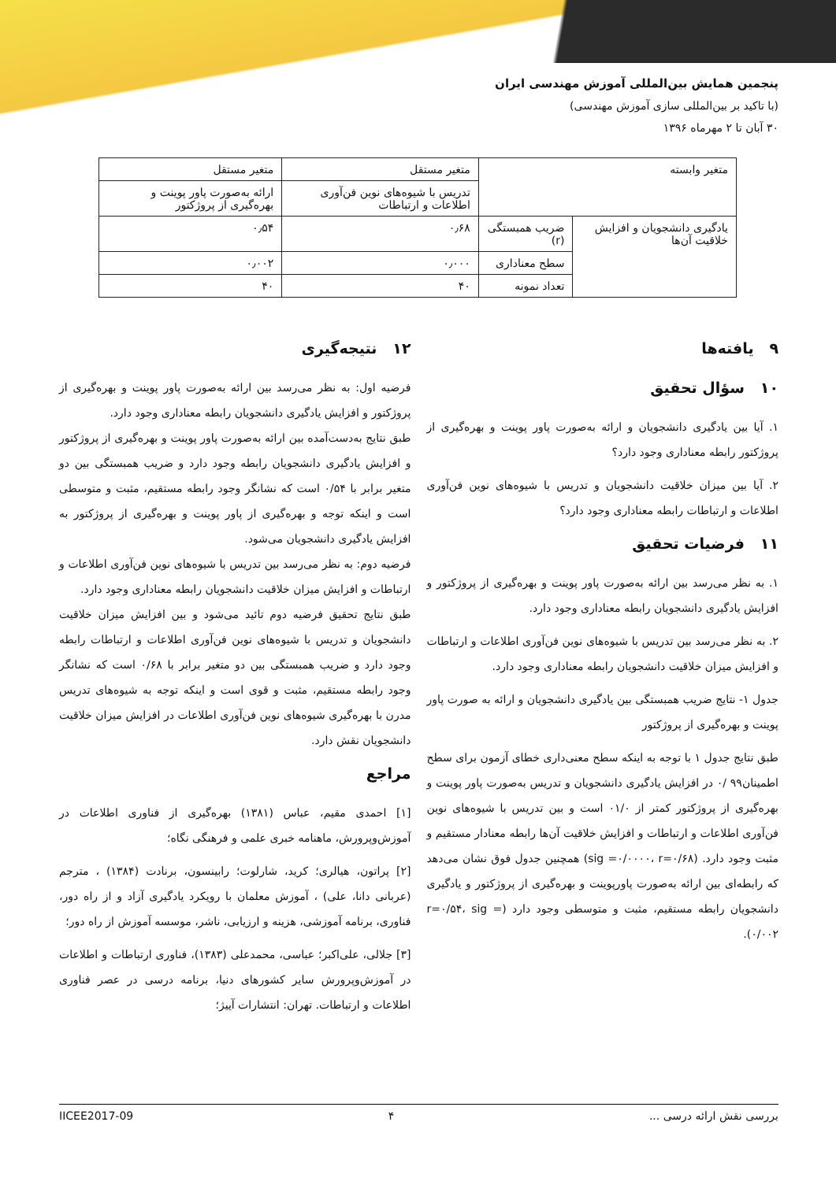پنجمین همایش بین‌المللی آموزش مهندسی ایران
(با تاکید بر بین‌المللی سازی آموزش مهندسی)
۳۰ آبان تا ۲ مهرماه ۱۳۹۶
| متغیر وابسته | | متغیر مستقل | متغیر مستقل |
| --- | --- | --- | --- |
| | | تدریس با شیوه‌های نوین فن‌آوری اطلاعات و ارتباطات | ارائه به‌صورت پاور پوینت و بهره‌گیری از پروژکتور |
| یادگیری دانشجویان و افزایش خلاقیت آن‌ها | ضریب همبستگی (r) | ۰٫۶۸ | ۰٫۵۴ |
| | سطح معناداری | ۰٫۰۰۰ | ۰٫۰۰۲ |
| | تعداد نمونه | ۴۰ | ۴۰ |
۹ یافته‌ها
۱۰ سؤال تحقیق
۱. آیا بین یادگیری دانشجویان و ارائه به‌صورت پاور پوینت و بهره‌گیری از پروژکتور رابطه معناداری وجود دارد؟
۲. آیا بین میزان خلاقیت دانشجویان و تدریس با شیوه‌های نوین فن‌آوری اطلاعات و ارتباطات رابطه معناداری وجود دارد؟
۱۱ فرضیات تحقیق
۱. به نظر می‌رسد بین ارائه به‌صورت پاور پوینت و بهره‌گیری از پروژکتور و افزایش یادگیری دانشجویان رابطه معناداری وجود دارد.
۲. به نظر می‌رسد بین تدریس با شیوه‌های نوین فن‌آوری اطلاعات و ارتباطات و افزایش میزان خلاقیت دانشجویان رابطه معناداری وجود دارد.
جدول ۱- نتایج ضریب همبستگی بین یادگیری دانشجویان و ارائه به صورت پاور پوینت و بهره‌گیری از پروژکتور
طبق نتایج جدول ۱ با توجه به اینکه سطح معنی‌داری خطای آزمون برای سطح اطمینان۹۹ /۰ در افزایش یادگیری دانشجویان و تدریس به‌صورت پاور پوینت و بهره‌گیری از پروژکتور کمتر از ۰۱/۰ است و بین تدریس با شیوه‌های نوین فن‌آوری اطلاعات و ارتباطات و افزایش خلاقیت آن‌ها رابطه معنادار مستقیم و مثبت وجود دارد. (sig =۰/۰۰۰۰، r=۰/۶۸) همچنین جدول فوق نشان می‌دهد که رابطه‌ای بین ارائه به‌صورت پاورپوینت و بهره‌گیری از پروژکتور و یادگیری دانشجویان رابطه مستقیم، مثبت و متوسطی وجود دارد (r=۰/۵۴، sig = ۰/۰۰۲).
۱۲ نتیجه‌گیری
فرضیه اول: به نظر می‌رسد بین ارائه به‌صورت پاور پوینت و بهره‌گیری از پروژکتور و افزایش یادگیری دانشجویان رابطه معناداری وجود دارد.
طبق نتایج به‌دست‌آمده بین ارائه به‌صورت پاور پوینت و بهره‌گیری از پروژکتور و افزایش یادگیری دانشجویان رابطه وجود دارد و ضریب همبستگی بین دو متغیر برابر با ۰/۵۴ است که نشانگر وجود رابطه مستقیم، مثبت و متوسطی است و اینکه توجه و بهره‌گیری از پاور پوینت و بهره‌گیری از پروژکتور به افزایش یادگیری دانشجویان می‌شود.
فرضیه دوم: به نظر می‌رسد بین تدریس با شیوه‌های نوین فن‌آوری اطلاعات و ارتباطات و افزایش میزان خلاقیت دانشجویان رابطه معناداری وجود دارد.
طبق نتایج تحقیق فرضیه دوم تائید می‌شود و بین افزایش میزان خلاقیت دانشجویان و تدریس با شیوه‌های نوین فن‌آوری اطلاعات و ارتباطات رابطه وجود دارد و ضریب همبستگی بین دو متغیر برابر با ۰/۶۸ است که نشانگر وجود رابطه مستقیم، مثبت و قوی است و اینکه توجه به شیوه‌های تدریس مدرن با بهره‌گیری شیوه‌های نوین فن‌آوری اطلاعات در افزایش میزان خلاقیت دانشجویان نقش دارد.
مراجع
[۱] احمدی مقیم، عباس (۱۳۸۱) بهره‌گیری از فناوری اطلاعات در آموزش‌وپرورش، ماهنامه خبری علمی و فرهنگی نگاه؛
[۲] پراتون، هیالری؛ کرید، شارلوت؛ رابینسون، برنادت (۱۳۸۴) ، مترجم (عربانی دانا، علی) ، آموزش معلمان با رویکرد یادگیری آزاد و از راه دور، فناوری، برنامه آموزشی، هزینه و ارزیابی، ناشر، موسسه آموزش از راه دور؛
[۳] جلالی، علی‌اکبر؛ عباسی، محمدعلی (۱۳۸۳)، فناوری ارتباطات و اطلاعات در آموزش‌وپرورش سایر کشورهای دنیا، برنامه درسی در عصر فناوری اطلاعات و ارتباطات. تهران: انتشارات آییژ؛
بررسی نقش ارائه درسی ... ۴ IICEE2017-09